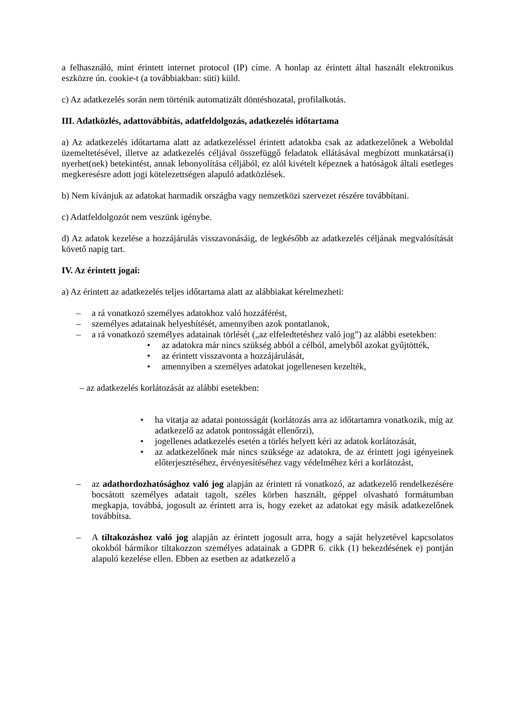a felhasználó, mint érintett internet protocol (IP) címe. A honlap az érintett által használt elektronikus eszközre ún. cookie-t (a továbbiakban: süti) küld.
c) Az adatkezelés során nem történik automatizált döntéshozatal, profilalkotás.
III. Adatközlés, adattovábbítás, adatfeldolgozás, adatkezelés időtartama
a) Az adatkezelés időtartama alatt az adatkezeléssel érintett adatokba csak az adatkezelőnek a Weboldal üzemeltetésével, illetve az adatkezelés céljával összefüggő feladatok ellátásával megbízott munkatársa(i) nyerhet(nek) betekintést, annak lebonyolítása céljából, ez alól kivételt képeznek a hatóságok általi esetleges megkeresésre adott jogi kötelezettségen alapuló adatközlések.
b) Nem kívánjuk az adatokat harmadik országba vagy nemzetközi szervezet részére továbbítani.
c) Adatfeldolgozót nem veszünk igénybe.
d) Az adatok kezelése a hozzájárulás visszavonásáig, de legkésőbb az adatkezelés céljának megvalósítását követő napig tart.
IV. Az érintett jogai:
a) Az érintett az adatkezelés teljes időtartama alatt az alábbiakat kérelmezheti:
– a rá vonatkozó személyes adatokhoz való hozzáférést,
– személyes adatainak helyesbítését, amennyiben azok pontatlanok,
– a rá vonatkozó személyes adatainak törlését („az elfeledtetéshez való jog”) az alábbi esetekben:
• az adatokra már nincs szükség abból a célból, amelyből azokat gyűjtötték,
• az érintett visszavonta a hozzájárulását,
• amennyiben a személyes adatokat jogellenesen kezelték,
– az adatkezelés korlátozását az alábbi esetekben:
• ha vitatja az adatai pontosságát (korlátozás arra az időtartamra vonatkozik, míg az adatkezelő az adatok pontosságát ellenőrzi),
• jogellenes adatkezelés esetén a törlés helyett kéri az adatok korlátozását,
• az adatkezelőnek már nincs szüksége az adatokra, de az érintett jogi igényeinek előterjesztéséhez, érvényesítéséhez vagy védelméhez kéri a korlátozást,
– az adathordozhatósághoz való jog alapján az érintett rá vonatkozó, az adatkezelő rendelkezésére bocsátott személyes adatait tagolt, széles körben használt, géppel olvasható formátumban megkapja, továbbá, jogosult az érintett arra is, hogy ezeket az adatokat egy másik adatkezelőnek továbbítsa.
– A tiltakozáshoz való jog alapján az érintett jogosult arra, hogy a saját helyzetével kapcsolatos okokból bármikor tiltakozzon személyes adatainak a GDPR 6. cikk (1) bekezdésének e) pontján alapuló kezelése ellen. Ebben az esetben az adatkezelő a